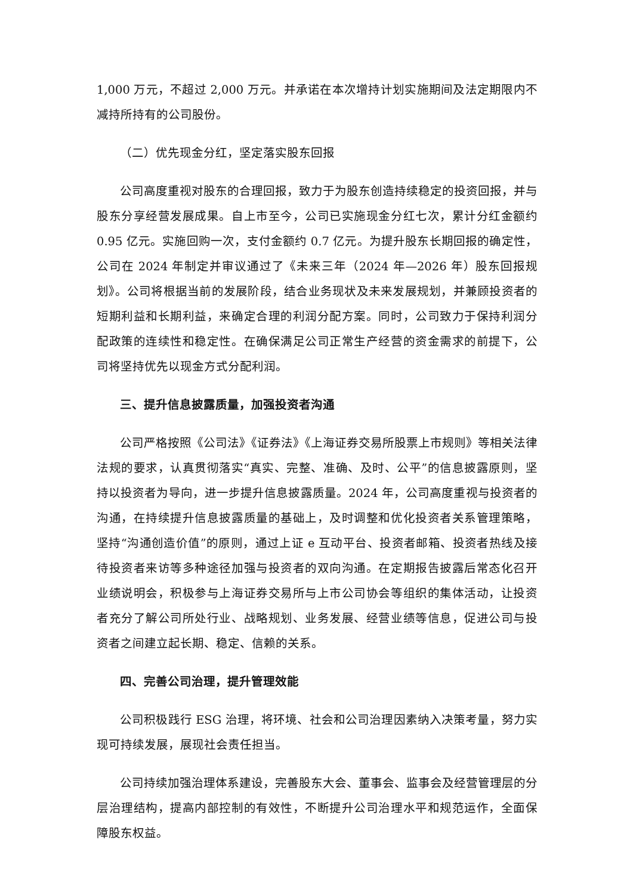1,000 万元，不超过 2,000 万元。并承诺在本次增持计划实施期间及法定期限内不减持所持有的公司股份。
（二）优先现金分红，坚定落实股东回报
公司高度重视对股东的合理回报，致力于为股东创造持续稳定的投资回报，并与股东分享经营发展成果。自上市至今，公司已实施现金分红七次，累计分红金额约 0.95 亿元。实施回购一次，支付金额约 0.7 亿元。为提升股东长期回报的确定性，公司在 2024 年制定并审议通过了《未来三年（2024 年—2026 年）股东回报规划》。公司将根据当前的发展阶段，结合业务现状及未来发展规划，并兼顾投资者的短期利益和长期利益，来确定合理的利润分配方案。同时，公司致力于保持利润分配政策的连续性和稳定性。在确保满足公司正常生产经营的资金需求的前提下，公司将坚持优先以现金方式分配利润。
三、提升信息披露质量，加强投资者沟通
公司严格按照《公司法》《证券法》《上海证券交易所股票上市规则》等相关法律法规的要求，认真贯彻落实“真实、完整、准确、及时、公平”的信息披露原则，坚持以投资者为导向，进一步提升信息披露质量。2024 年，公司高度重视与投资者的沟通，在持续提升信息披露质量的基础上，及时调整和优化投资者关系管理策略，坚持“沟通创造价值”的原则，通过上证 e 互动平台、投资者邮箱、投资者热线及接待投资者来访等多种途径加强与投资者的双向沟通。在定期报告披露后常态化召开业绩说明会，积极参与上海证券交易所与上市公司协会等组织的集体活动，让投资者充分了解公司所处行业、战略规划、业务发展、经营业绩等信息，促进公司与投资者之间建立起长期、稳定、信赖的关系。
四、完善公司治理，提升管理效能
公司积极践行 ESG 治理，将环境、社会和公司治理因素纳入决策考量，努力实现可持续发展，展现社会责任担当。
公司持续加强治理体系建设，完善股东大会、董事会、监事会及经营管理层的分层治理结构，提高内部控制的有效性，不断提升公司治理水平和规范运作，全面保障股东权益。